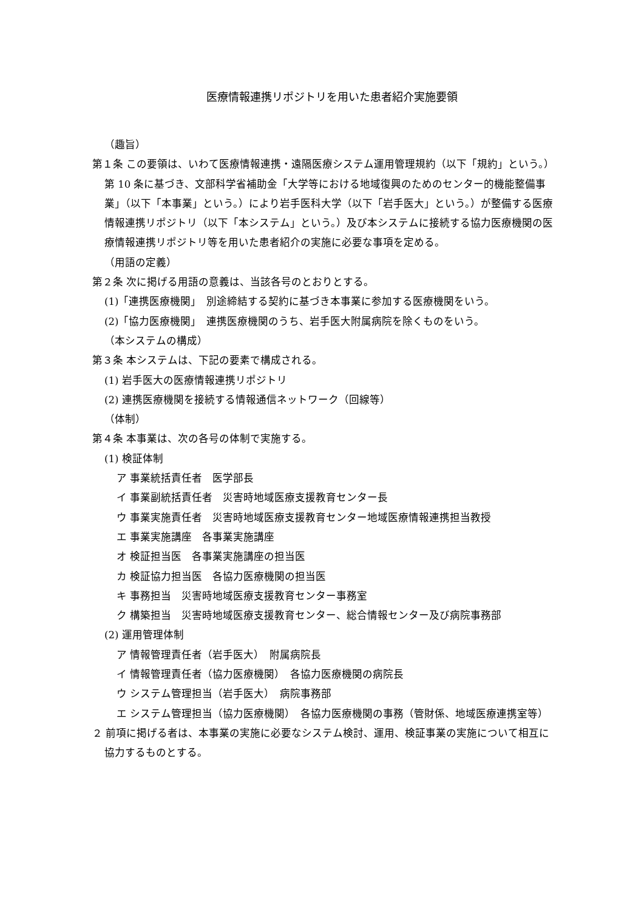医療情報連携リポジトリを用いた患者紹介実施要領
（趣旨）
第１条 この要領は、いわて医療情報連携・遠隔医療システム運用管理規約（以下「規約」という。）第 10 条に基づき、文部科学省補助金「大学等における地域復興のためのセンター的機能整備事業」（以下「本事業」という。）により岩手医科大学（以下「岩手医大」という。）が整備する医療情報連携リポジトリ（以下「本システム」という。）及び本システムに接続する協力医療機関の医療情報連携リポジトリ等を用いた患者紹介の実施に必要な事項を定める。
（用語の定義）
第２条 次に掲げる用語の意義は、当該各号のとおりとする。
(1)「連携医療機関」　別途締結する契約に基づき本事業に参加する医療機関をいう。
(2)「協力医療機関」　連携医療機関のうち、岩手医大附属病院を除くものをいう。
（本システムの構成）
第３条 本システムは、下記の要素で構成される。
(1) 岩手医大の医療情報連携リポジトリ
(2) 連携医療機関を接続する情報通信ネットワーク（回線等）
（体制）
第４条 本事業は、次の各号の体制で実施する。
(1) 検証体制
ア 事業統括責任者　医学部長
イ 事業副統括責任者　災害時地域医療支援教育センター長
ウ 事業実施責任者　災害時地域医療支援教育センター地域医療情報連携担当教授
エ 事業実施講座　各事業実施講座
オ 検証担当医　各事業実施講座の担当医
カ 検証協力担当医　各協力医療機関の担当医
キ 事務担当　災害時地域医療支援教育センター事務室
ク 構築担当　災害時地域医療支援教育センター、総合情報センター及び病院事務部
(2) 運用管理体制
ア 情報管理責任者（岩手医大）　附属病院長
イ 情報管理責任者（協力医療機関）　各協力医療機関の病院長
ウ システム管理担当（岩手医大）　病院事務部
エ システム管理担当（協力医療機関）　各協力医療機関の事務（管財係、地域医療連携室等）
２ 前項に掲げる者は、本事業の実施に必要なシステム検討、運用、検証事業の実施について相互に協力するものとする。